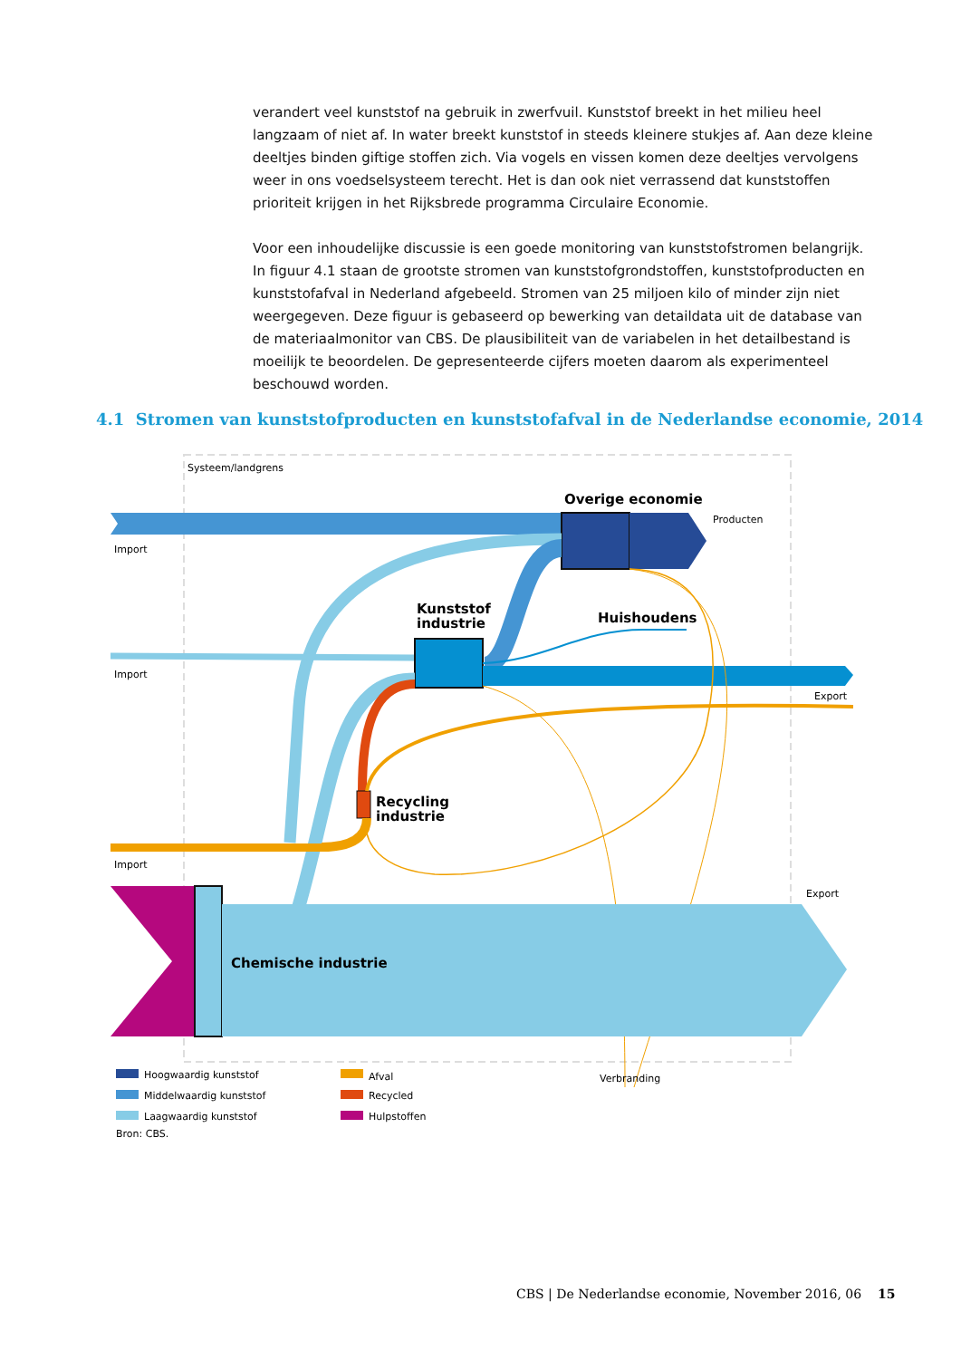verandert veel kunststof na gebruik in zwerfvuil. Kunststof breekt in het milieu heel langzaam of niet af. In water breekt kunststof in steeds kleinere stukjes af. Aan deze kleine deeltjes binden giftige stoffen zich. Via vogels en vissen komen deze deeltjes vervolgens weer in ons voedselsysteem terecht. Het is dan ook niet verrassend dat kunststoffen prioriteit krijgen in het Rijksbrede programma Circulaire Economie.
Voor een inhoudelijke discussie is een goede monitoring van kunststofstromen belangrijk. In figuur 4.1 staan de grootste stromen van kunststofgrondstoffen, kunststofproducten en kunststofafval in Nederland afgebeeld. Stromen van 25 miljoen kilo of minder zijn niet weergegeven. Deze figuur is gebaseerd op bewerking van detaildata uit de database van de materiaalmonitor van CBS. De plausibiliteit van de variabelen in het detailbestand is moeilijk te beoordelen. De gepresenteerde cijfers moeten daarom als experimenteel beschouwd worden.
4.1 Stromen van kunststofproducten en kunststofafval in de Nederlandse economie, 2014
Systeem/landgrens
Overige economie
Producten
Import
Kunststof
industrie
Huishoudens
Import
Export
Recycling
industrie
Import
Export
Chemische industrie
Hoogwaardig kunststof
Middelwaardig kunststof
Laagwaardig kunststof
Afval
Recycled
Hulpstoffen
Verbranding
Bron: CBS.
CBS | De Nederlandse economie, November 2016, 06 15